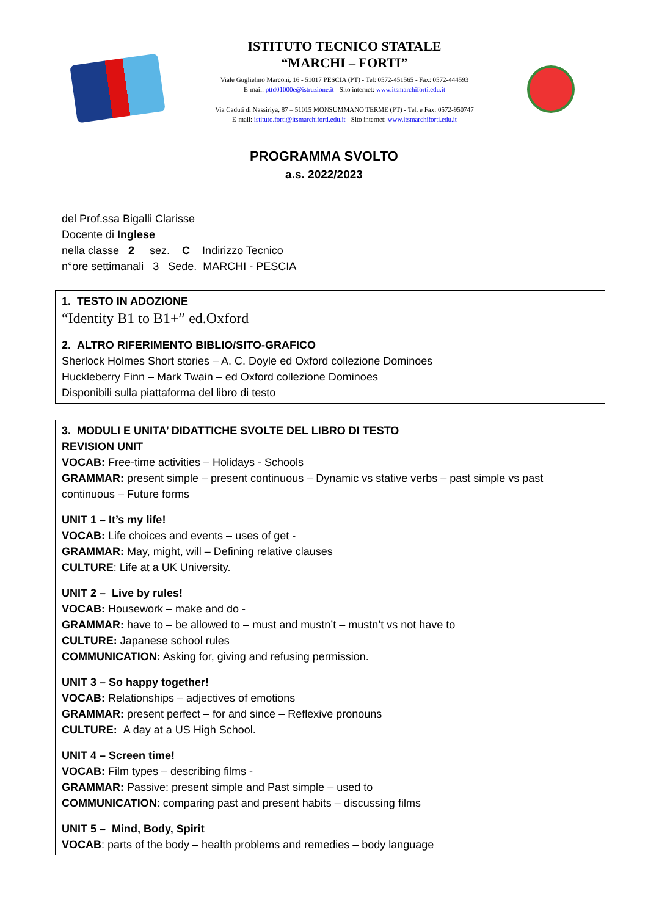ISTITUTO TECNICO STATALE
“MARCHI – FORTI”
Viale Guglielmo Marconi, 16 - 51017 PESCIA (PT) - Tel: 0572-451565 - Fax: 0572-444593
E-mail: pttd01000e@istruzione.it - Sito internet: www.itsmarchiforti.edu.it
Via Caduti di Nassiriya, 87 – 51015 MONSUMMANO TERME (PT) - Tel. e Fax: 0572-950747
E-mail: istituto.forti@itsmarchiforti.edu.it - Sito internet: www.itsmarchiforti.edu.it
PROGRAMMA SVOLTO
a.s. 2022/2023
del Prof.ssa Bigalli Clarisse
Docente di Inglese
nella classe 2 sez. C Indirizzo Tecnico
n°ore settimanali 3 Sede. MARCHI - PESCIA
1. TESTO IN ADOZIONE
“Identity B1 to B1+” ed.Oxford
2. ALTRO RIFERIMENTO BIBLIO/SITO-GRAFICO
Sherlock Holmes Short stories – A. C. Doyle ed Oxford collezione Dominoes
Huckleberry Finn – Mark Twain – ed Oxford collezione Dominoes
Disponibili sulla piattaforma del libro di testo
3. MODULI E UNITA’ DIDATTICHE SVOLTE DEL LIBRO DI TESTO
REVISION UNIT
VOCAB: Free-time activities – Holidays - Schools
GRAMMAR: present simple – present continuous – Dynamic vs stative verbs – past simple vs past continuous – Future forms
UNIT 1 – It’s my life!
VOCAB: Life choices and events – uses of get -
GRAMMAR: May, might, will – Defining relative clauses
CULTURE: Life at a UK University.
UNIT 2 – Live by rules!
VOCAB: Housework – make and do -
GRAMMAR: have to – be allowed to – must and mustn’t – mustn’t vs not have to
CULTURE: Japanese school rules
COMMUNICATION: Asking for, giving and refusing permission.
UNIT 3 – So happy together!
VOCAB: Relationships – adjectives of emotions
GRAMMAR: present perfect – for and since – Reflexive pronouns
CULTURE: A day at a US High School.
UNIT 4 – Screen time!
VOCAB: Film types – describing films -
GRAMMAR: Passive: present simple and Past simple – used to
COMMUNICATION: comparing past and present habits – discussing films
UNIT 5 – Mind, Body, Spirit
VOCAB: parts of the body – health problems and remedies – body language